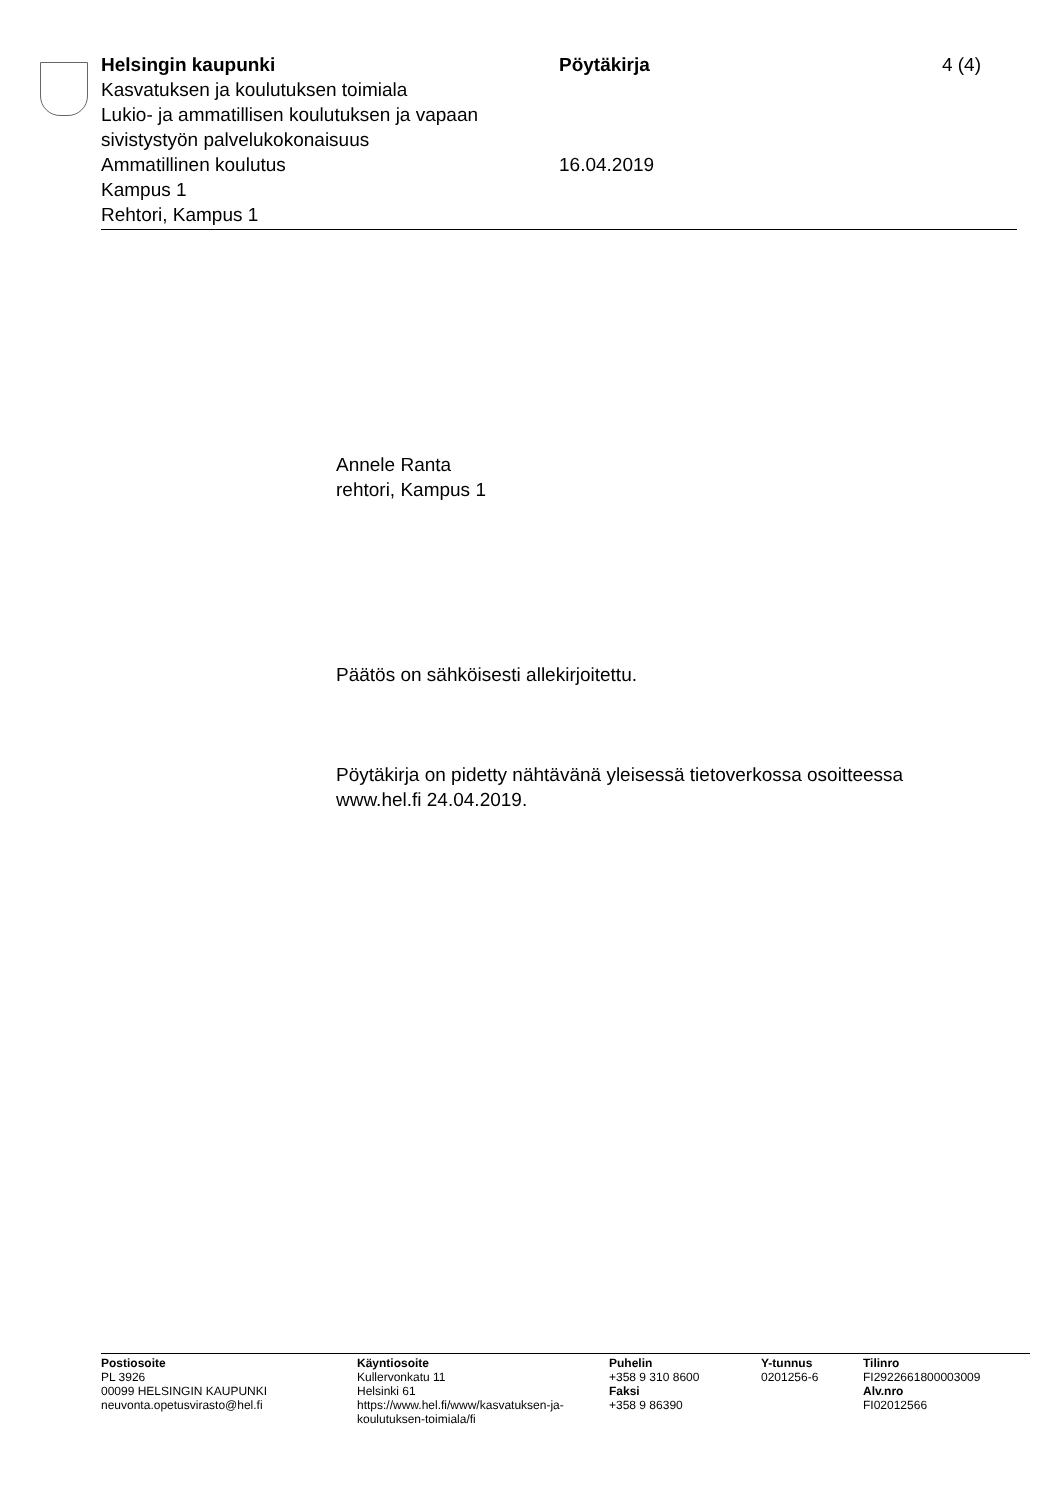Helsingin kaupunki
Kasvatuksen ja koulutuksen toimiala
Lukio- ja ammatillisen koulutuksen ja vapaan sivistystyön palvelukokonaisuus
Ammatillinen koulutus
Kampus 1
Rehtori, Kampus 1
Pöytäkirja
16.04.2019
4 (4)
Annele Ranta
rehtori, Kampus 1
Päätös on sähköisesti allekirjoitettu.
Pöytäkirja on pidetty nähtävänä yleisessä tietoverkossa osoitteessa
www.hel.fi 24.04.2019.
Postiosoite
PL 3926
00099 HELSINGIN KAUPUNKI
neuvonta.opetusvirasto@hel.fi
Käyntiosoite
Kullervonkatu 11
Helsinki 61
https://www.hel.fi/www/kasvatuksen-ja-
koulutuksen-toimiala/fi
Puhelin
+358 9 310 8600
Faksi
+358 9 86390
Y-tunnus
0201256-6
Tilinro
FI2922661800003009
Alv.nro
FI02012566